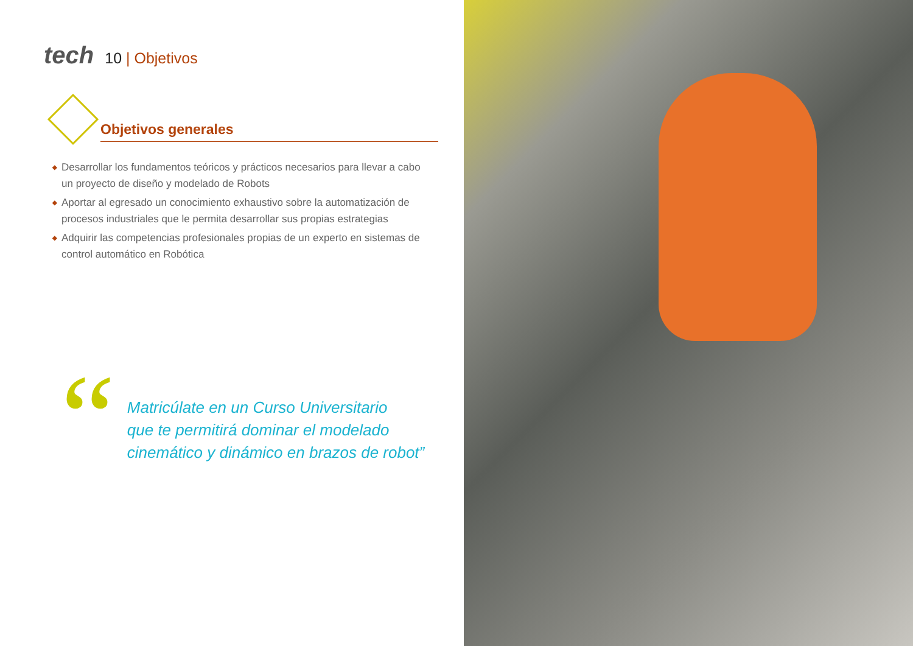tech
10 | Objetivos
Objetivos generales
◆ Desarrollar los fundamentos teóricos y prácticos necesarios para llevar a cabo un proyecto de diseño y modelado de Robots
◆ Aportar al egresado un conocimiento exhaustivo sobre la automatización de procesos industriales que le permita desarrollar sus propias estrategias
◆ Adquirir las competencias profesionales propias de un experto en sistemas de control automático en Robótica
“
Matricúlate en un Curso Universitario
que te permitirá dominar el modelado
cinemático y dinámico en brazos de robot”